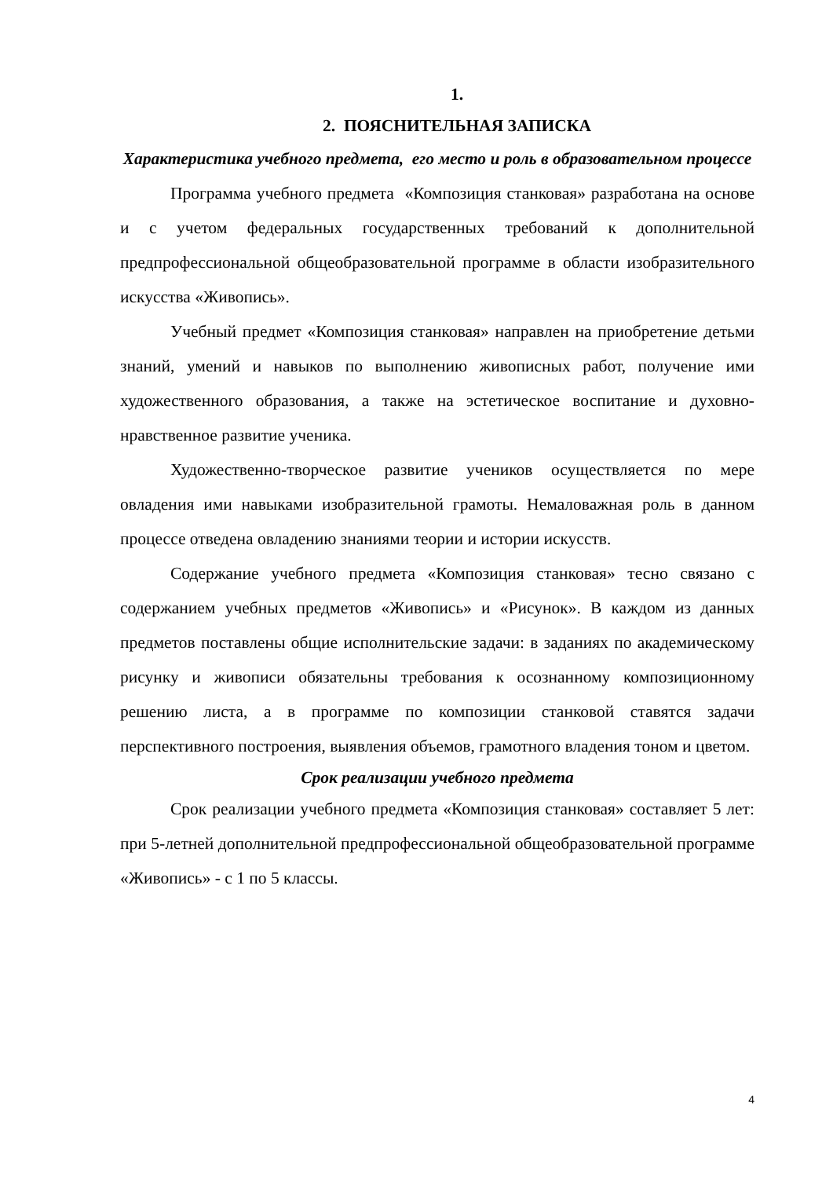1.
2. ПОЯСНИТЕЛЬНАЯ ЗАПИСКА
Характеристика учебного предмета, его место и роль в образовательном процессе
Программа учебного предмета «Композиция станковая» разработана на основе и с учетом федеральных государственных требований к дополнительной предпрофессиональной общеобразовательной программе в области изобразительного искусства «Живопись».
Учебный предмет «Композиция станковая» направлен на приобретение детьми знаний, умений и навыков по выполнению живописных работ, получение ими художественного образования, а также на эстетическое воспитание и духовно-нравственное развитие ученика.
Художественно-творческое развитие учеников осуществляется по мере овладения ими навыками изобразительной грамоты. Немаловажная роль в данном процессе отведена овладению знаниями теории и истории искусств.
Содержание учебного предмета «Композиция станковая» тесно связано с содержанием учебных предметов «Живопись» и «Рисунок». В каждом из данных предметов поставлены общие исполнительские задачи: в заданиях по академическому рисунку и живописи обязательны требования к осознанному композиционному решению листа, а в программе по композиции станковой ставятся задачи перспективного построения, выявления объемов, грамотного владения тоном и цветом.
Срок реализации учебного предмета
Срок реализации учебного предмета «Композиция станковая» составляет 5 лет: при 5-летней дополнительной предпрофессиональной общеобразовательной программе «Живопись» - с 1 по 5 классы.
4